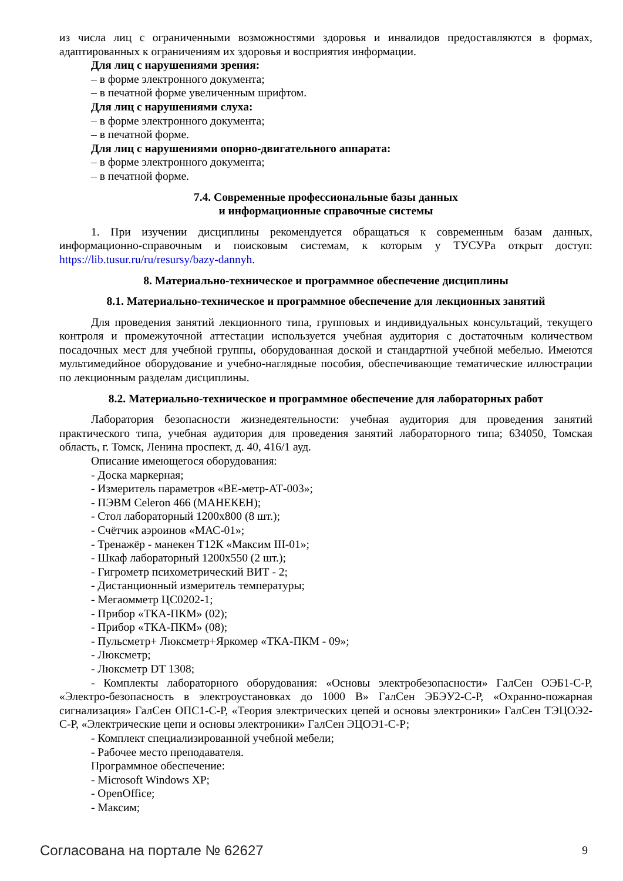из числа лиц с ограниченными возможностями здоровья и инвалидов предоставляются в формах, адаптированных к ограничениям их здоровья и восприятия информации.
Для лиц с нарушениями зрения:
– в форме электронного документа;
– в печатной форме увеличенным шрифтом.
Для лиц с нарушениями слуха:
– в форме электронного документа;
– в печатной форме.
Для лиц с нарушениями опорно-двигательного аппарата:
– в форме электронного документа;
– в печатной форме.
7.4. Современные профессиональные базы данных
и информационные справочные системы
1. При изучении дисциплины рекомендуется обращаться к современным базам данных, информационно-справочным и поисковым системам, к которым у ТУСУРа открыт доступ: https://lib.tusur.ru/ru/resursy/bazy-dannyh.
8. Материально-техническое и программное обеспечение дисциплины
8.1. Материально-техническое и программное обеспечение для лекционных занятий
Для проведения занятий лекционного типа, групповых и индивидуальных консультаций, текущего контроля и промежуточной аттестации используется учебная аудитория с достаточным количеством посадочных мест для учебной группы, оборудованная доской и стандартной учебной мебелью. Имеются мультимедийное оборудование и учебно-наглядные пособия, обеспечивающие тематические иллюстрации по лекционным разделам дисциплины.
8.2. Материально-техническое и программное обеспечение для лабораторных работ
Лаборатория безопасности жизнедеятельности: учебная аудитория для проведения занятий практического типа, учебная аудитория для проведения занятий лабораторного типа; 634050, Томская область, г. Томск, Ленина проспект, д. 40, 416/1 ауд.
Описание имеющегося оборудования:
- Доска маркерная;
- Измеритель параметров «ВЕ-метр-АТ-003»;
- ПЭВМ Celeron 466 (МАНЕКЕН);
- Стол лабораторный 1200х800 (8 шт.);
- Счётчик аэроинов «МАС-01»;
- Тренажёр - манекен Т12К «Максим III-01»;
- Шкаф лабораторный 1200х550 (2 шт.);
- Гигрометр психометрический ВИТ - 2;
- Дистанционный измеритель температуры;
- Мегаомметр ЦС0202-1;
- Прибор «ТКА-ПКМ» (02);
- Прибор «ТКА-ПКМ» (08);
- Пульсметр+ Люксметр+Яркомер «ТКА-ПКМ - 09»;
- Люксметр;
- Люксметр DT 1308;
- Комплекты лабораторного оборудования: «Основы электробезопасности» ГалСен ОЭБ1-С-Р, «Электро-безопасность в электроустановках до 1000 В» ГалСен ЭБЭУ2-С-Р, «Охранно-пожарная сигнализация» ГалСен ОПС1-С-Р, «Теория электрических цепей и основы электроники» ГалСен ТЭЦОЭ2-С-Р, «Электрические цепи и основы электроники» ГалСен ЭЦОЭ1-С-Р;
- Комплект специализированной учебной мебели;
- Рабочее место преподавателя.
Программное обеспечение:
- Microsoft Windows XP;
- OpenOffice;
- Максим;
Согласована на портале № 62627 9